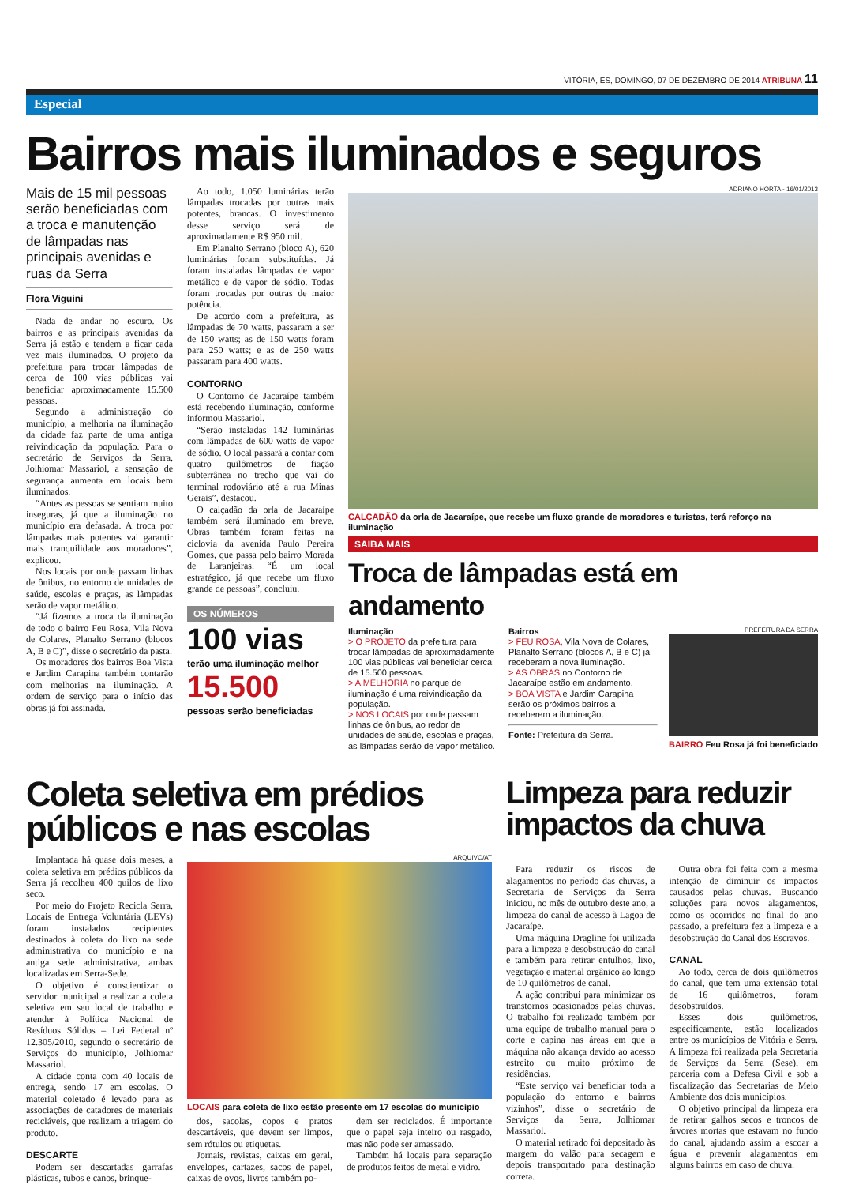VITÓRIA, ES, DOMINGO, 07 DE DEZEMBRO DE 2014 ATRIBUNA 11
Especial
Bairros mais iluminados e seguros
Mais de 15 mil pessoas serão beneficiadas com a troca e manutenção de lâmpadas nas principais avenidas e ruas da Serra
Flora Viguini
Nada de andar no escuro. Os bairros e as principais avenidas da Serra já estão e tendem a ficar cada vez mais iluminados. O projeto da prefeitura para trocar lâmpadas de cerca de 100 vias públicas vai beneficiar aproximadamente 15.500 pessoas.
Segundo a administração do município, a melhoria na iluminação da cidade faz parte de uma antiga reivindicação da população. Para o secretário de Serviços da Serra, Jolhiomar Massariol, a sensação de segurança aumenta em locais bem iluminados.
“Antes as pessoas se sentiam muito inseguras, já que a iluminação no município era defasada. A troca por lâmpadas mais potentes vai garantir mais tranquilidade aos moradores”, explicou.
Nos locais por onde passam linhas de ônibus, no entorno de unidades de saúde, escolas e praças, as lâmpadas serão de vapor metálico.
“Já fizemos a troca da iluminação de todo o bairro Feu Rosa, Vila Nova de Colares, Planalto Serrano (blocos A, B e C)”, disse o secretário da pasta.
Os moradores dos bairros Boa Vista e Jardim Carapina também contarão com melhorias na iluminação. A ordem de serviço para o início das obras já foi assinada.
Ao todo, 1.050 luminárias terão lâmpadas trocadas por outras mais potentes, brancas. O investimento desse serviço será de aproximadamente R$ 950 mil.
Em Planalto Serrano (bloco A), 620 luminárias foram substituídas. Já foram instaladas lâmpadas de vapor metálico e de vapor de sódio. Todas foram trocadas por outras de maior potência.
De acordo com a prefeitura, as lâmpadas de 70 watts, passaram a ser de 150 watts; as de 150 watts foram para 250 watts; e as de 250 watts passaram para 400 watts.
CONTORNO
O Contorno de Jacaraípe também está recebendo iluminação, conforme informou Massariol.
“Serão instaladas 142 luminárias com lâmpadas de 600 watts de vapor de sódio. O local passará a contar com quatro quilômetros de fiação subterrânea no trecho que vai do terminal rodoviário até a rua Minas Gerais”, destacou.
O calçadão da orla de Jacaraípe também será iluminado em breve. Obras também foram feitas na ciclovia da avenida Paulo Pereira Gomes, que passa pelo bairro Morada de Laranjeiras. “É um local estratégico, já que recebe um fluxo grande de pessoas”, concluiu.
OS NÚMEROS
100 vias
terão uma iluminação melhor
15.500
pessoas serão beneficiadas
ADRIANO HORTA - 16/01/2013
CALÇADÃO da orla de Jacaraípe, que recebe um fluxo grande de moradores e turistas, terá reforço na iluminação
SAIBA MAIS
Troca de lâmpadas está em andamento
Iluminação
> O PROJETO da prefeitura para trocar lâmpadas de aproximadamente 100 vias públicas vai beneficiar cerca de 15.500 pessoas.
> A MELHORIA no parque de iluminação é uma reivindicação da população.
> NOS LOCAIS por onde passam linhas de ônibus, ao redor de unidades de saúde, escolas e praças, as lâmpadas serão de vapor metálico.
Bairros
> FEU ROSA, Vila Nova de Colares, Planalto Serrano (blocos A, B e C) já receberam a nova iluminação.
> AS OBRAS no Contorno de Jacaraípe estão em andamento.
> BOA VISTA e Jardim Carapina serão os próximos bairros a receberem a iluminação.
Fonte: Prefeitura da Serra.
PREFEITURA DA SERRA
BAIRRO Feu Rosa já foi beneficiado
Coleta seletiva em prédios públicos e nas escolas
Implantada há quase dois meses, a coleta seletiva em prédios públicos da Serra já recolheu 400 quilos de lixo seco.
Por meio do Projeto Recicla Serra, Locais de Entrega Voluntária (LEVs) foram instalados recipientes destinados à coleta do lixo na sede administrativa do município e na antiga sede administrativa, ambas localizadas em Serra-Sede.
O objetivo é conscientizar o servidor municipal a realizar a coleta seletiva em seu local de trabalho e atender à Política Nacional de Resíduos Sólidos – Lei Federal nº 12.305/2010, segundo o secretário de Serviços do município, Jolhiomar Massariol.
A cidade conta com 40 locais de entrega, sendo 17 em escolas. O material coletado é levado para as associações de catadores de materiais recicláveis, que realizam a triagem do produto.
DESCARTE
Podem ser descartadas garrafas plásticas, tubos e canos, brinque-
ARQUIVO/AT
LOCAIS para coleta de lixo estão presente em 17 escolas do município
dos, sacolas, copos e pratos descartáveis, que devem ser limpos, sem rótulos ou etiquetas.
Jornais, revistas, caixas em geral, envelopes, cartazes, sacos de papel, caixas de ovos, livros também po-
dem ser reciclados. É importante que o papel seja inteiro ou rasgado, mas não pode ser amassado.
Também há locais para separação de produtos feitos de metal e vidro.
Limpeza para reduzir impactos da chuva
Para reduzir os riscos de alagamentos no período das chuvas, a Secretaria de Serviços da Serra iniciou, no mês de outubro deste ano, a limpeza do canal de acesso à Lagoa de Jacaraípe.
Uma máquina Dragline foi utilizada para a limpeza e desobstrução do canal e também para retirar entulhos, lixo, vegetação e material orgânico ao longo de 10 quilômetros de canal.
A ação contribui para minimizar os transtornos ocasionados pelas chuvas. O trabalho foi realizado também por uma equipe de trabalho manual para o corte e capina nas áreas em que a máquina não alcança devido ao acesso estreito ou muito próximo de residências.
“Este serviço vai beneficiar toda a população do entorno e bairros vizinhos”, disse o secretário de Serviços da Serra, Jolhiomar Massariol.
O material retirado foi depositado às margem do valão para secagem e depois transportado para destinação correta.
Outra obra foi feita com a mesma intenção de diminuir os impactos causados pelas chuvas. Buscando soluções para novos alagamentos, como os ocorridos no final do ano passado, a prefeitura fez a limpeza e a desobstrução do Canal dos Escravos.
CANAL
Ao todo, cerca de dois quilômetros do canal, que tem uma extensão total de 16 quilômetros, foram desobstruídos.
Esses dois quilômetros, especificamente, estão localizados entre os municípios de Vitória e Serra. A limpeza foi realizada pela Secretaria de Serviços da Serra (Sese), em parceria com a Defesa Civil e sob a fiscalização das Secretarias de Meio Ambiente dos dois municípios.
O objetivo principal da limpeza era de retirar galhos secos e troncos de árvores mortas que estavam no fundo do canal, ajudando assim a escoar a água e prevenir alagamentos em alguns bairros em caso de chuva.